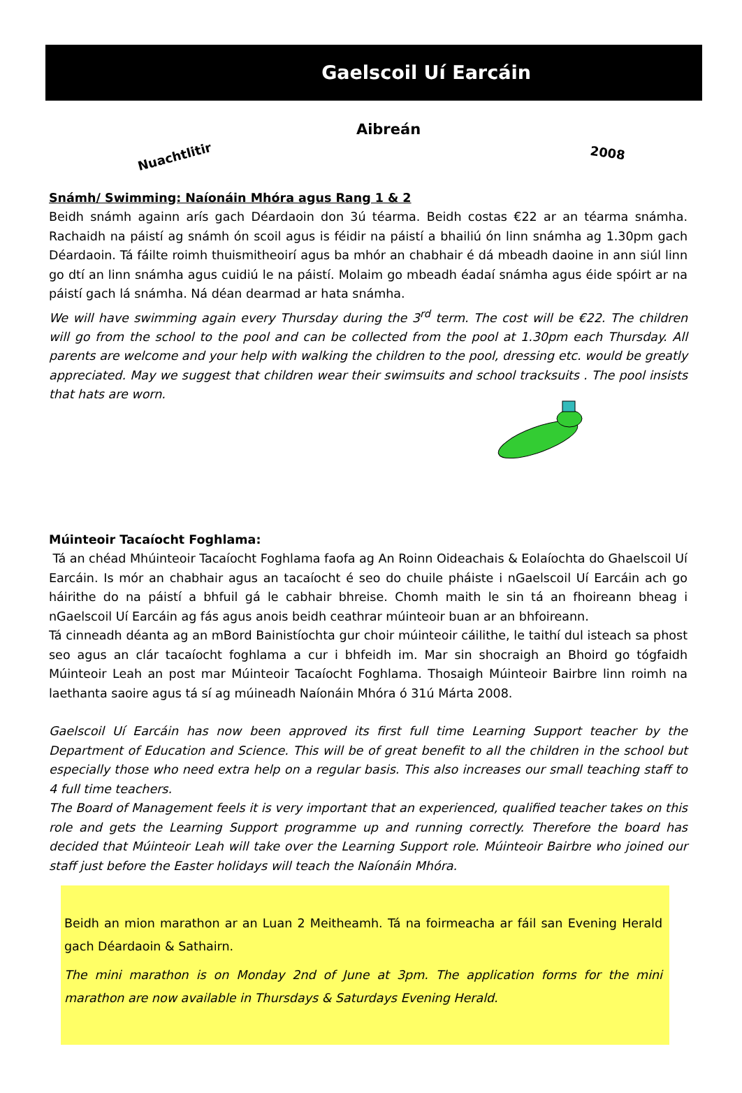Gaelscoil Uí Earcáin
Aibreán
Nuachtlitir 2008
Snámh/ Swimming: Naíonáin Mhóra agus Rang 1 & 2
Beidh snámh againn arís gach Déardaoin don 3ú téarma. Beidh costas €22 ar an téarma snámha. Rachaidh na páistí ag snámh ón scoil agus is féidir na páistí a bhailiú ón linn snámha ag 1.30pm gach Déardaoin. Tá fáilte roimh thuismitheoirí agus ba mhór an chabhair é dá mbeadh daoine in ann siúl linn go dtí an linn snámha agus cuidiú le na páistí. Molaim go mbeadh éadaí snámha agus éide spóirt ar na páistí gach lá snámha. Ná déan dearmad ar hata snámha.
We will have swimming again every Thursday during the 3<sup>rd</sup> term. The cost will be €22. The children will go from the school to the pool and can be collected from the pool at 1.30pm each Thursday. All parents are welcome and your help with walking the children to the pool, dressing etc. would be greatly appreciated. May we suggest that children wear their swimsuits and school tracksuits . The pool insists that hats are worn.
Múinteoir Tacaíocht Foghlama:
Tá an chéad Mhúinteoir Tacaíocht Foghlama faofa ag An Roinn Oideachais & Eolaíochta do Ghaelscoil Uí Earcáin. Is mór an chabhair agus an tacaíocht é seo do chuile pháiste i nGaelscoil Uí Earcáin ach go háirithe do na páistí a bhfuil gá le cabhair bhreise. Chomh maith le sin tá an fhoireann bheag i nGaelscoil Uí Earcáin ag fás agus anois beidh ceathrar múinteoir buan ar an bhfoireann.
Tá cinneadh déanta ag an mBord Bainistíochta gur choir múinteoir cáilithe, le taithí dul isteach sa phost seo agus an clár tacaíocht foghlama a cur i bhfeidh im. Mar sin shocraigh an Bhoird go tógfaidh Múinteoir Leah an post mar Múinteoir Tacaíocht Foghlama. Thosaigh Múinteoir Bairbre linn roimh na laethanta saoire agus tá sí ag múineadh Naíonáin Mhóra ó 31ú Márta 2008.
Gaelscoil Uí Earcáin has now been approved its first full time Learning Support teacher by the Department of Education and Science. This will be of great benefit to all the children in the school but especially those who need extra help on a regular basis. This also increases our small teaching staff to 4 full time teachers.
The Board of Management feels it is very important that an experienced, qualified teacher takes on this role and gets the Learning Support programme up and running correctly. Therefore the board has decided that Múinteoir Leah will take over the Learning Support role. Múinteoir Bairbre who joined our staff just before the Easter holidays will teach the Naíonáin Mhóra.
Beidh an mion marathon ar an Luan 2 Meitheamh. Tá na foirmeacha ar fáil san Evening Herald gach Déardaoin & Sathairn.
The mini marathon is on Monday 2nd of June at 3pm. The application forms for the mini marathon are now available in Thursdays & Saturdays Evening Herald.